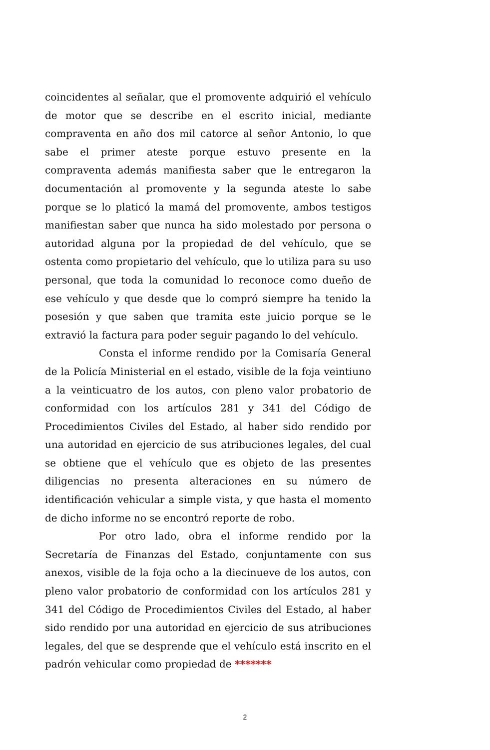coincidentes al señalar, que el promovente adquirió el vehículo de motor que se describe en el escrito inicial, mediante compraventa en año dos mil catorce al señor Antonio, lo que sabe el primer ateste porque estuvo presente en la compraventa además manifiesta saber que le entregaron la documentación al promovente y la segunda ateste lo sabe porque se lo platicó la mamá del promovente, ambos testigos manifiestan saber que nunca ha sido molestado por persona o autoridad alguna por la propiedad de del vehículo, que se ostenta como propietario del vehículo, que lo utiliza para su uso personal, que toda la comunidad lo reconoce como dueño de ese vehículo y que desde que lo compró siempre ha tenido la posesión y que saben que tramita este juicio porque se le extravió la factura para poder seguir pagando lo del vehículo.
Consta el informe rendido por la Comisaría General de la Policía Ministerial en el estado, visible de la foja veintiuno a la veinticuatro de los autos, con pleno valor probatorio de conformidad con los artículos 281 y 341 del Código de Procedimientos Civiles del Estado, al haber sido rendido por una autoridad en ejercicio de sus atribuciones legales, del cual se obtiene que el vehículo que es objeto de las presentes diligencias no presenta alteraciones en su número de identificación vehicular a simple vista, y que hasta el momento de dicho informe no se encontró reporte de robo.
Por otro lado, obra el informe rendido por la Secretaría de Finanzas del Estado, conjuntamente con sus anexos, visible de la foja ocho a la diecinueve de los autos, con pleno valor probatorio de conformidad con los artículos 281 y 341 del Código de Procedimientos Civiles del Estado, al haber sido rendido por una autoridad en ejercicio de sus atribuciones legales, del que se desprende que el vehículo está inscrito en el padrón vehicular como propiedad de *******
2